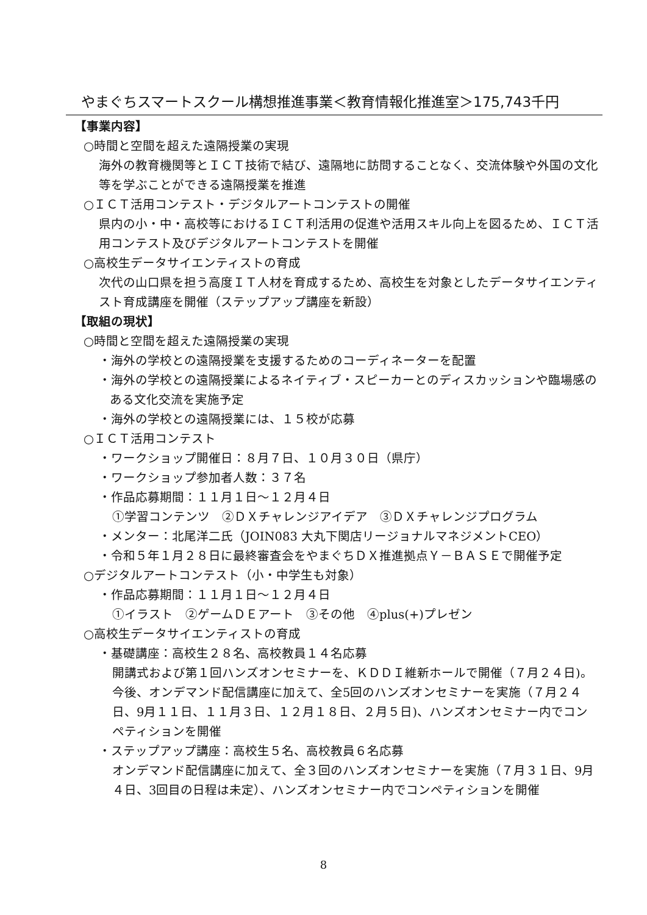やまぐちスマートスクール構想推進事業＜教育情報化推進室＞175,743千円
【事業内容】
○時間と空間を超えた遠隔授業の実現
海外の教育機関等とＩＣＴ技術で結び、遠隔地に訪問することなく、交流体験や外国の文化等を学ぶことができる遠隔授業を推進
○ＩＣＴ活用コンテスト・デジタルアートコンテストの開催
県内の小・中・高校等におけるＩＣＴ利活用の促進や活用スキル向上を図るため、ＩＣＴ活用コンテスト及びデジタルアートコンテストを開催
○高校生データサイエンティストの育成
次代の山口県を担う高度ＩＴ人材を育成するため、高校生を対象としたデータサイエンティスト育成講座を開催（ステップアップ講座を新設）
【取組の現状】
○時間と空間を超えた遠隔授業の実現
・海外の学校との遠隔授業を支援するためのコーディネーターを配置
・海外の学校との遠隔授業によるネイティブ・スピーカーとのディスカッションや臨場感のある文化交流を実施予定
・海外の学校との遠隔授業には、１５校が応募
○ＩＣＴ活用コンテスト
・ワークショップ開催日：８月７日、１０月３０日（県庁）
・ワークショップ参加者人数：３７名
・作品応募期間：１１月１日～１２月４日
①学習コンテンツ　②ＤＸチャレンジアイデア　③ＤＸチャレンジプログラム
・メンター：北尾洋二氏（JOIN083 大丸下関店リージョナルマネジメントCEO）
・令和５年１月２８日に最終審査会をやまぐちＤＸ推進拠点Ｙ－ＢＡＳＥで開催予定
○デジタルアートコンテスト（小・中学生も対象）
・作品応募期間：１１月１日～１２月４日
①イラスト　②ゲームＤＥアート　③その他　④plus(+)プレゼン
○高校生データサイエンティストの育成
・基礎講座：高校生２８名、高校教員１４名応募
開講式および第１回ハンズオンセミナーを、ＫＤＤＩ維新ホールで開催（７月２４日)。今後、オンデマンド配信講座に加えて、全5回のハンズオンセミナーを実施（７月２４日、9月１１日、１１月３日、１２月１８日、２月５日)、ハンズオンセミナー内でコンペティションを開催
・ステップアップ講座：高校生５名、高校教員６名応募
オンデマンド配信講座に加えて、全３回のハンズオンセミナーを実施（７月３１日、9月４日、3回目の日程は未定）、ハンズオンセミナー内でコンペティションを開催
8